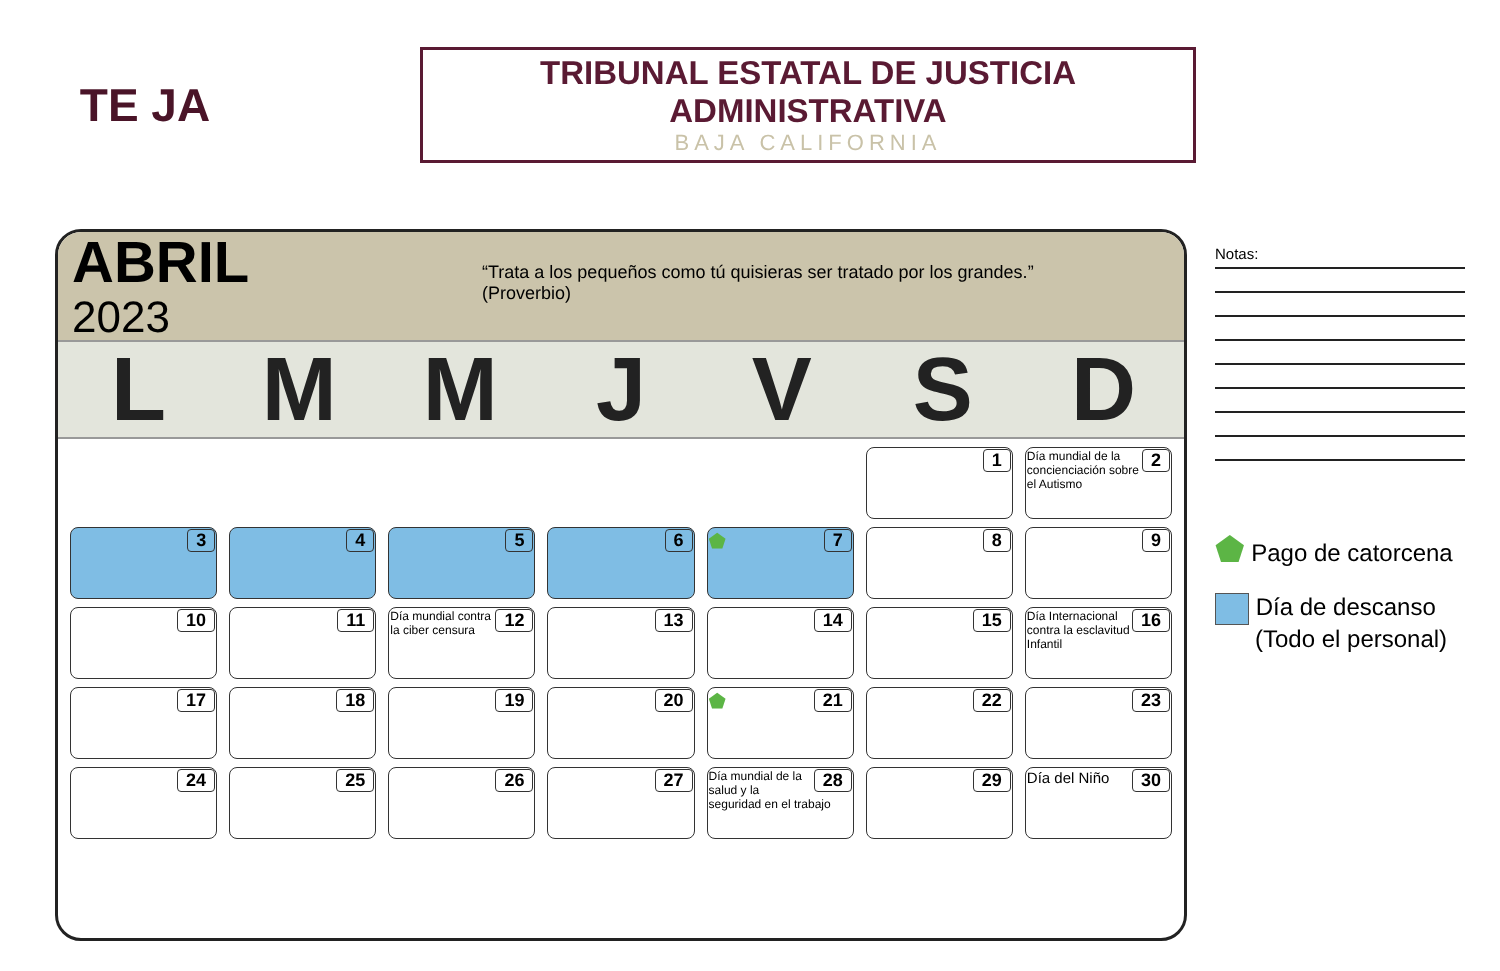TE JA
TRIBUNAL ESTATAL DE JUSTICIA ADMINISTRATIVA
BAJA CALIFORNIA
ABRIL
2023
“Trata a los pequeños como tú quisieras ser tratado por los grandes.”
(Proverbio)
L M M J V S D
| | | | | | 1 | 2 Día mundial de la concienciación sobre el Autismo |
| 3 | 4 | 5 | 6 | ⬟ 7 | 8 | 9 |
| 10 | 11 | 12 Día mundial contra la ciber censura | 13 | 14 | 15 | 16 Día Internacional contra la esclavitud Infantil |
| 17 | 18 | 19 | 20 | ⬟ 21 | 22 | 23 |
| 24 | 25 | 26 | 27 | 28 Día mundial de la salud y la seguridad en el trabajo | 29 | 30 Día del Niño |
Notas:
⬟ Pago de catorcena
Día de descanso
(Todo el personal)